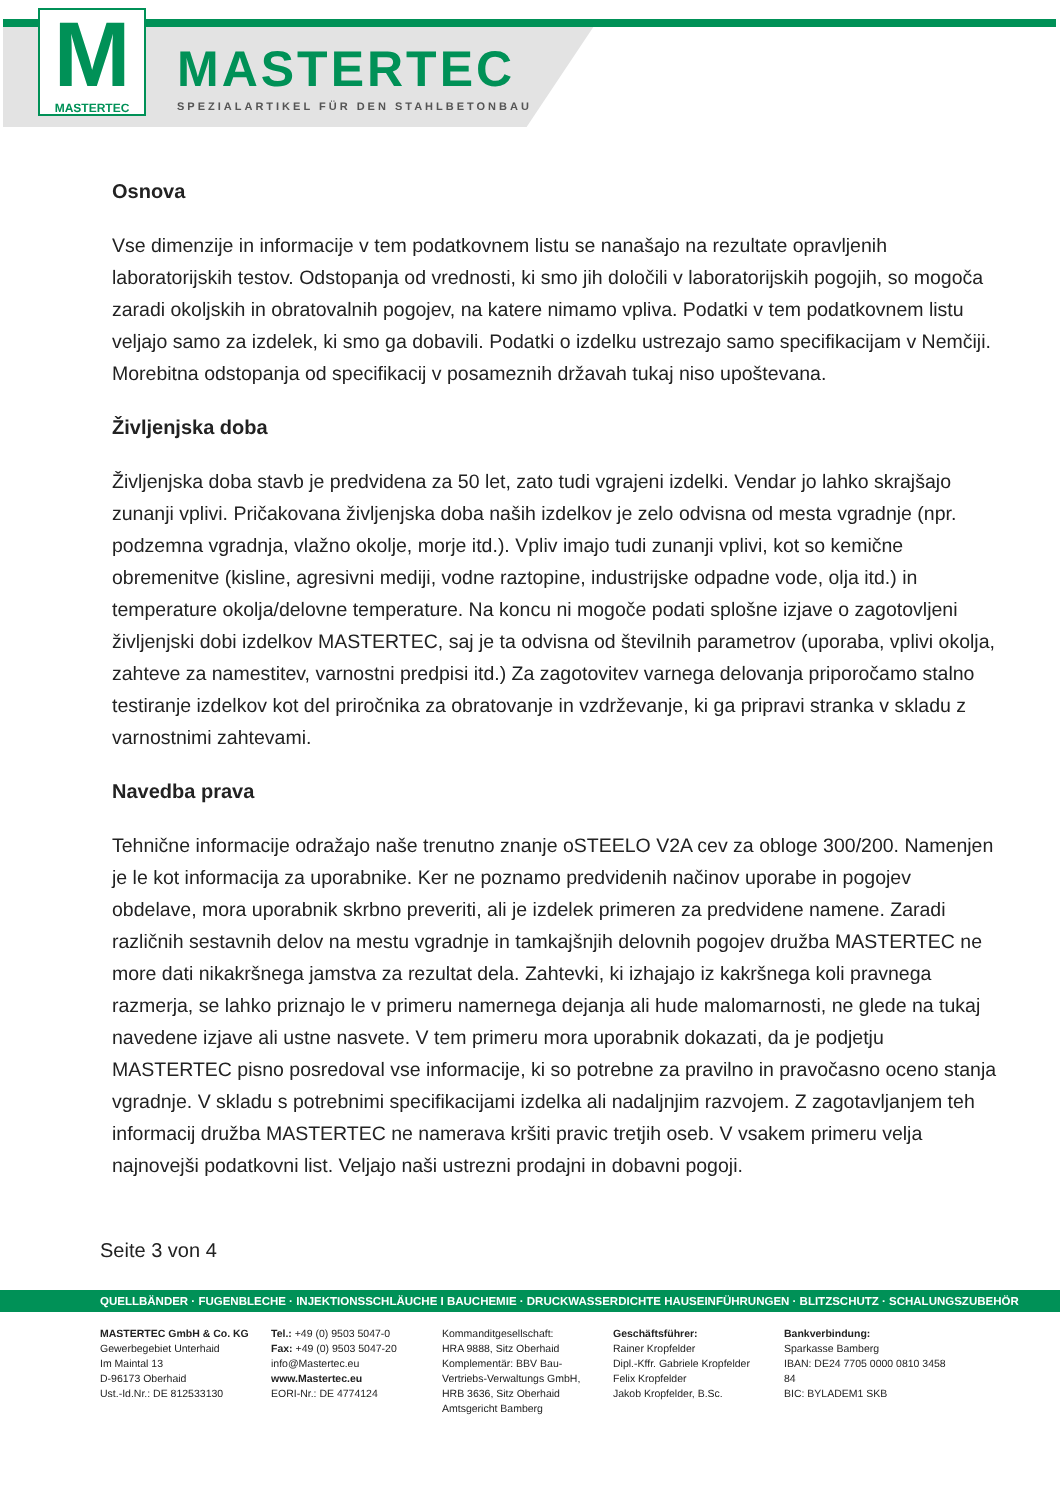M
MASTERTEC
MASTERTEC
SPEZIALARTIKEL FÜR DEN STAHLBETONBAU
Osnova
Vse dimenzije in informacije v tem podatkovnem listu se nanašajo na rezultate opravljenih laboratorijskih testov. Odstopanja od vrednosti, ki smo jih določili v laboratorijskih pogojih, so mogoča zaradi okoljskih in obratovalnih pogojev, na katere nimamo vpliva. Podatki v tem podatkovnem listu veljajo samo za izdelek, ki smo ga dobavili. Podatki o izdelku ustrezajo samo specifikacijam v Nemčiji. Morebitna odstopanja od specifikacij v posameznih državah tukaj niso upoštevana.
Življenjska doba
Življenjska doba stavb je predvidena za 50 let, zato tudi vgrajeni izdelki. Vendar jo lahko skrajšajo zunanji vplivi. Pričakovana življenjska doba naših izdelkov je zelo odvisna od mesta vgradnje (npr. podzemna vgradnja, vlažno okolje, morje itd.). Vpliv imajo tudi zunanji vplivi, kot so kemične obremenitve (kisline, agresivni mediji, vodne raztopine, industrijske odpadne vode, olja itd.) in temperature okolja/delovne temperature. Na koncu ni mogoče podati splošne izjave o zagotovljeni življenjski dobi izdelkov MASTERTEC, saj je ta odvisna od številnih parametrov (uporaba, vplivi okolja, zahteve za namestitev, varnostni predpisi itd.) Za zagotovitev varnega delovanja priporočamo stalno testiranje izdelkov kot del priročnika za obratovanje in vzdrževanje, ki ga pripravi stranka v skladu z varnostnimi zahtevami.
Navedba prava
Tehnične informacije odražajo naše trenutno znanje oSTEELO V2A cev za obloge 300/200. Namenjen je le kot informacija za uporabnike. Ker ne poznamo predvidenih načinov uporabe in pogojev obdelave, mora uporabnik skrbno preveriti, ali je izdelek primeren za predvidene namene. Zaradi različnih sestavnih delov na mestu vgradnje in tamkajšnjih delovnih pogojev družba MASTERTEC ne more dati nikakršnega jamstva za rezultat dela. Zahtevki, ki izhajajo iz kakršnega koli pravnega razmerja, se lahko priznajo le v primeru namernega dejanja ali hude malomarnosti, ne glede na tukaj navedene izjave ali ustne nasvete. V tem primeru mora uporabnik dokazati, da je podjetju MASTERTEC pisno posredoval vse informacije, ki so potrebne za pravilno in pravočasno oceno stanja vgradnje. V skladu s potrebnimi specifikacijami izdelka ali nadaljnjim razvojem. Z zagotavljanjem teh informacij družba MASTERTEC ne namerava kršiti pravic tretjih oseb. V vsakem primeru velja najnovejši podatkovni list. Veljajo naši ustrezni prodajni in dobavni pogoji.
Seite 3 von 4
QUELLBÄNDER · FUGENBLECHE · INJEKTIONSSCHLÄUCHE I BAUCHEMIE · DRUCKWASSERDICHTE HAUSEINFÜHRUNGEN · BLITZSCHUTZ · SCHALUNGSZUBEHÖR
MASTERTEC GmbH & Co. KG
Gewerbegebiet Unterhaid
Im Maintal 13
D-96173 Oberhaid
Ust.-Id.Nr.: DE 812533130
Tel.: +49 (0) 9503 5047-0
Fax: +49 (0) 9503 5047-20
info@Mastertec.eu
www.Mastertec.eu
EORI-Nr.: DE 4774124
Kommanditgesellschaft:
HRA 9888, Sitz Oberhaid
Komplementär: BBV Bau-
Vertriebs-Verwaltungs GmbH,
HRB 3636, Sitz Oberhaid
Amtsgericht Bamberg
Geschäftsführer:
Rainer Kropfelder
Dipl.-Kffr. Gabriele Kropfelder
Felix Kropfelder
Jakob Kropfelder, B.Sc.
Bankverbindung:
Sparkasse Bamberg
IBAN: DE24 7705 0000 0810 3458 84
BIC: BYLADEM1 SKB